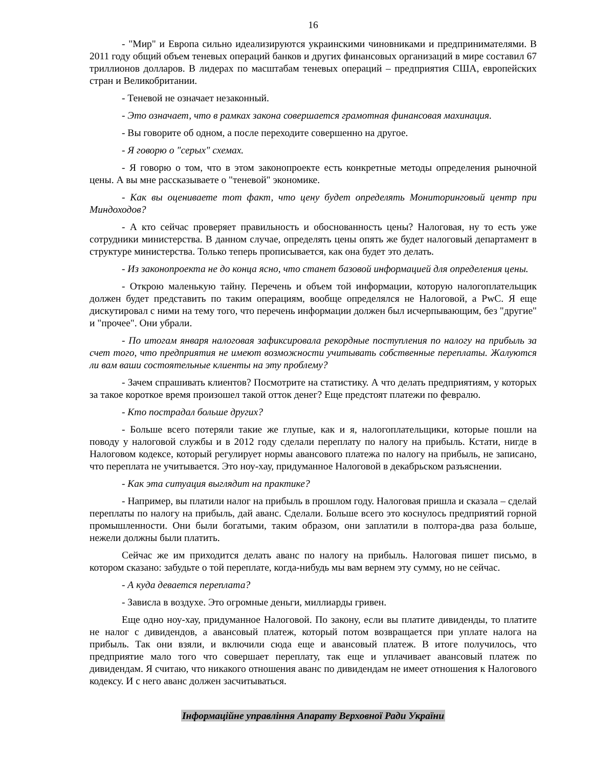16
- "Мир" и Европа сильно идеализируются украинскими чиновниками и предпринимателями. В 2011 году общий объем теневых операций банков и других финансовых организаций в мире составил 67 триллионов долларов. В лидерах по масштабам теневых операций – предприятия США, европейских стран и Великобритании.
- Теневой не означает незаконный.
- Это означает, что в рамках закона совершается грамотная финансовая махинация.
- Вы говорите об одном, а после переходите совершенно на другое.
- Я говорю о "серых" схемах.
- Я говорю о том, что в этом законопроекте есть конкретные методы определения рыночной цены. А вы мне рассказываете о "теневой" экономике.
- Как вы оцениваете тот факт, что цену будет определять Мониторинговый центр при Миндоходов?
- А кто сейчас проверяет правильность и обоснованность цены? Налоговая, ну то есть уже сотрудники министерства. В данном случае, определять цены опять же будет налоговый департамент в структуре министерства. Только теперь прописывается, как она будет это делать.
- Из законопроекта не до конца ясно, что станет базовой информацией для определения цены.
- Открою маленькую тайну. Перечень и объем той информации, которую налогоплательщик должен будет представить по таким операциям, вообще определялся не Налоговой, а PwC. Я еще дискутировал с ними на тему того, что перечень информации должен был исчерпывающим, без "другие" и "прочее". Они убрали.
- По итогам января налоговая зафиксировала рекордные поступления по налогу на прибыль за счет того, что предприятия не имеют возможности учитывать собственные переплаты. Жалуются ли вам ваши состоятельные клиенты на эту проблему?
- Зачем спрашивать клиентов? Посмотрите на статистику. А что делать предприятиям, у которых за такое короткое время произошел такой отток денег? Еще предстоят платежи по февралю.
- Кто пострадал больше других?
- Больше всего потеряли такие же глупые, как и я, налогоплательщики, которые пошли на поводу у налоговой службы и в 2012 году сделали переплату по налогу на прибыль. Кстати, нигде в Налоговом кодексе, который регулирует нормы авансового платежа по налогу на прибыль, не записано, что переплата не учитывается. Это ноу-хау, придуманное Налоговой в декабрьском разъяснении.
- Как эта ситуация выглядит на практике?
- Например, вы платили налог на прибыль в прошлом году. Налоговая пришла и сказала – сделай переплаты по налогу на прибыль, дай аванс. Сделали. Больше всего это коснулось предприятий горной промышленности. Они были богатыми, таким образом, они заплатили в полтора-два раза больше, нежели должны были платить.
Сейчас же им приходится делать аванс по налогу на прибыль. Налоговая пишет письмо, в котором сказано: забудьте о той переплате, когда-нибудь мы вам вернем эту сумму, но не сейчас.
- А куда девается переплата?
- Зависла в воздухе. Это огромные деньги, миллиарды гривен.
Еще одно ноу-хау, придуманное Налоговой. По закону, если вы платите дивиденды, то платите не налог с дивидендов, а авансовый платеж, который потом возвращается при уплате налога на прибыль. Так они взяли, и включили сюда еще и авансовый платеж. В итоге получилось, что предприятие мало того что совершает переплату, так еще и уплачивает авансовый платеж по дивидендам. Я считаю, что никакого отношения аванс по дивидендам не имеет отношения к Налогового кодексу. И с него аванс должен засчитываться.
Інформаційне управління Апарату Верховної Ради України